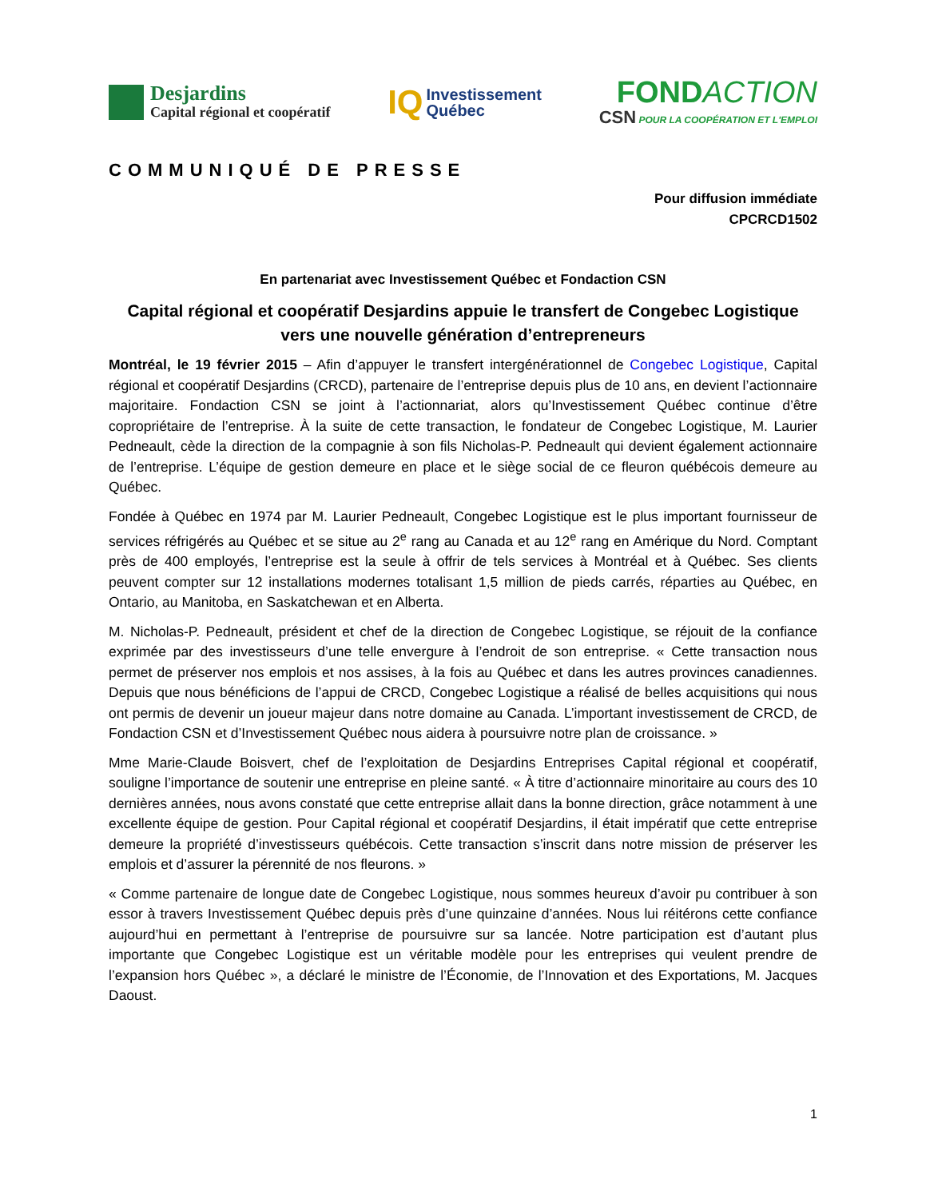Desjardins
Capital régional et coopératif
IQ
Investissement
Québec
FONDACTION
CSN POUR LA COOPÉRATION ET L'EMPLOI
COMMUNIQUÉ DE PRESSE
Pour diffusion immédiate
CPCRCD1502
En partenariat avec Investissement Québec et Fondaction CSN
Capital régional et coopératif Desjardins appuie le transfert de Congebec Logistique
vers une nouvelle génération d’entrepreneurs
Montréal, le 19 février 2015 – Afin d’appuyer le transfert intergénérationnel de Congebec Logistique, Capital régional et coopératif Desjardins (CRCD), partenaire de l’entreprise depuis plus de 10 ans, en devient l’actionnaire majoritaire. Fondaction CSN se joint à l’actionnariat, alors qu’Investissement Québec continue d’être copropriétaire de l’entreprise. À la suite de cette transaction, le fondateur de Congebec Logistique, M. Laurier Pedneault, cède la direction de la compagnie à son fils Nicholas-P. Pedneault qui devient également actionnaire de l’entreprise. L’équipe de gestion demeure en place et le siège social de ce fleuron québécois demeure au Québec.
Fondée à Québec en 1974 par M. Laurier Pedneault, Congebec Logistique est le plus important fournisseur de services réfrigérés au Québec et se situe au 2<sup>e</sup> rang au Canada et au 12<sup>e</sup> rang en Amérique du Nord. Comptant près de 400 employés, l’entreprise est la seule à offrir de tels services à Montréal et à Québec. Ses clients peuvent compter sur 12 installations modernes totalisant 1,5 million de pieds carrés, réparties au Québec, en Ontario, au Manitoba, en Saskatchewan et en Alberta.
M. Nicholas-P. Pedneault, président et chef de la direction de Congebec Logistique, se réjouit de la confiance exprimée par des investisseurs d’une telle envergure à l’endroit de son entreprise. « Cette transaction nous permet de préserver nos emplois et nos assises, à la fois au Québec et dans les autres provinces canadiennes. Depuis que nous bénéficions de l’appui de CRCD, Congebec Logistique a réalisé de belles acquisitions qui nous ont permis de devenir un joueur majeur dans notre domaine au Canada. L’important investissement de CRCD, de Fondaction CSN et d’Investissement Québec nous aidera à poursuivre notre plan de croissance. »
Mme Marie-Claude Boisvert, chef de l’exploitation de Desjardins Entreprises Capital régional et coopératif, souligne l’importance de soutenir une entreprise en pleine santé. « À titre d’actionnaire minoritaire au cours des 10 dernières années, nous avons constaté que cette entreprise allait dans la bonne direction, grâce notamment à une excellente équipe de gestion. Pour Capital régional et coopératif Desjardins, il était impératif que cette entreprise demeure la propriété d’investisseurs québécois. Cette transaction s’inscrit dans notre mission de préserver les emplois et d’assurer la pérennité de nos fleurons. »
« Comme partenaire de longue date de Congebec Logistique, nous sommes heureux d’avoir pu contribuer à son essor à travers Investissement Québec depuis près d’une quinzaine d’années. Nous lui réitérons cette confiance aujourd’hui en permettant à l’entreprise de poursuivre sur sa lancée. Notre participation est d’autant plus importante que Congebec Logistique est un véritable modèle pour les entreprises qui veulent prendre de l’expansion hors Québec », a déclaré le ministre de l’Économie, de l’Innovation et des Exportations, M. Jacques Daoust.
1